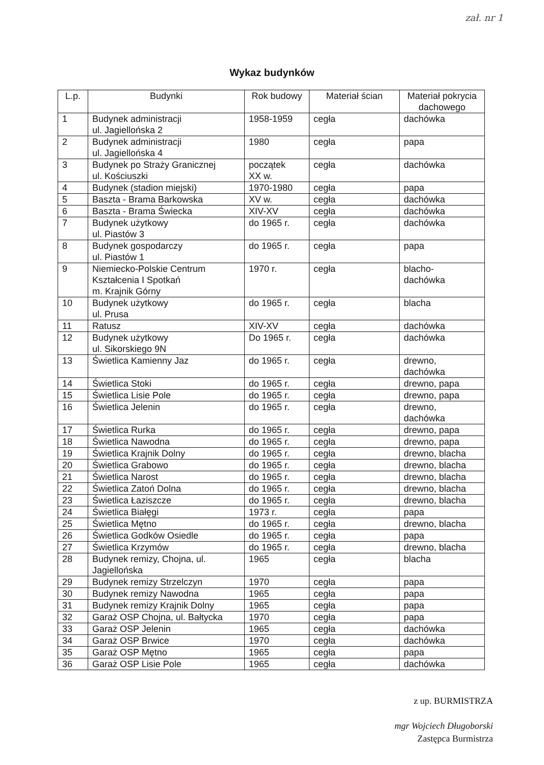zał. nr 1
Wykaz budynków
| L.p. | Budynki | Rok budowy | Materiał ścian | Materiał pokrycia dachowego |
| --- | --- | --- | --- | --- |
| 1 | Budynek administracji ul. Jagiellońska 2 | 1958-1959 | cegła | dachówka |
| 2 | Budynek administracji ul. Jagiellońska 4 | 1980 | cegła | papa |
| 3 | Budynek po Straży Granicznej ul. Kościuszki | początek XX w. | cegła | dachówka |
| 4 | Budynek (stadion miejski) | 1970-1980 | cegła | papa |
| 5 | Baszta - Brama Barkowska | XV w. | cegła | dachówka |
| 6 | Baszta - Brama Świecka | XIV-XV | cegła | dachówka |
| 7 | Budynek użytkowy ul. Piastów 3 | do 1965 r. | cegła | dachówka |
| 8 | Budynek gospodarczy ul. Piastów 1 | do 1965 r. | cegła | papa |
| 9 | Niemiecko-Polskie Centrum Kształcenia I Spotkań m. Krajnik Górny | 1970 r. | cegła | blacho- dachówka |
| 10 | Budynek użytkowy ul. Prusa | do 1965 r. | cegła | blacha |
| 11 | Ratusz | XIV-XV | cegła | dachówka |
| 12 | Budynek użytkowy ul. Sikorskiego 9N | Do 1965 r. | cegła | dachówka |
| 13 | Świetlica Kamienny Jaz | do 1965 r. | cegła | drewno, dachówka |
| 14 | Świetlica Stoki | do 1965 r. | cegła | drewno, papa |
| 15 | Świetlica Lisie Pole | do 1965 r. | cegła | drewno, papa |
| 16 | Świetlica Jelenin | do 1965 r. | cegła | drewno, dachówka |
| 17 | Świetlica Rurka | do 1965 r. | cegła | drewno, papa |
| 18 | Świetlica Nawodna | do 1965 r. | cegła | drewno, papa |
| 19 | Świetlica Krajnik Dolny | do 1965 r. | cegła | drewno, blacha |
| 20 | Świetlica Grabowo | do 1965 r. | cegła | drewno, blacha |
| 21 | Świetlica Narost | do 1965 r. | cegła | drewno, blacha |
| 22 | Świetlica Zatoń Dolna | do 1965 r. | cegła | drewno, blacha |
| 23 | Świetlica Łaziszcze | do 1965 r. | cegła | drewno, blacha |
| 24 | Świetlica Białęgi | 1973 r. | cegła | papa |
| 25 | Świetlica Mętno | do 1965 r. | cegła | drewno, blacha |
| 26 | Świetlica Godków Osiedle | do 1965 r. | cegła | papa |
| 27 | Świetlica Krzymów | do 1965 r. | cegła | drewno, blacha |
| 28 | Budynek remizy, Chojna, ul. Jagiellońska | 1965 | cegła | blacha |
| 29 | Budynek remizy Strzelczyn | 1970 | cegła | papa |
| 30 | Budynek remizy Nawodna | 1965 | cegła | papa |
| 31 | Budynek remizy Krajnik Dolny | 1965 | cegła | papa |
| 32 | Garaż OSP Chojna, ul. Bałtycka | 1970 | cegła | papa |
| 33 | Garaż OSP Jelenin | 1965 | cegła | dachówka |
| 34 | Garaż OSP Brwice | 1970 | cegła | dachówka |
| 35 | Garaż OSP Mętno | 1965 | cegła | papa |
| 36 | Garaż OSP Lisie Pole | 1965 | cegła | dachówka |
z up. BURMISTRZA
mgr Wojciech Długoborski
Zastępca Burmistrza